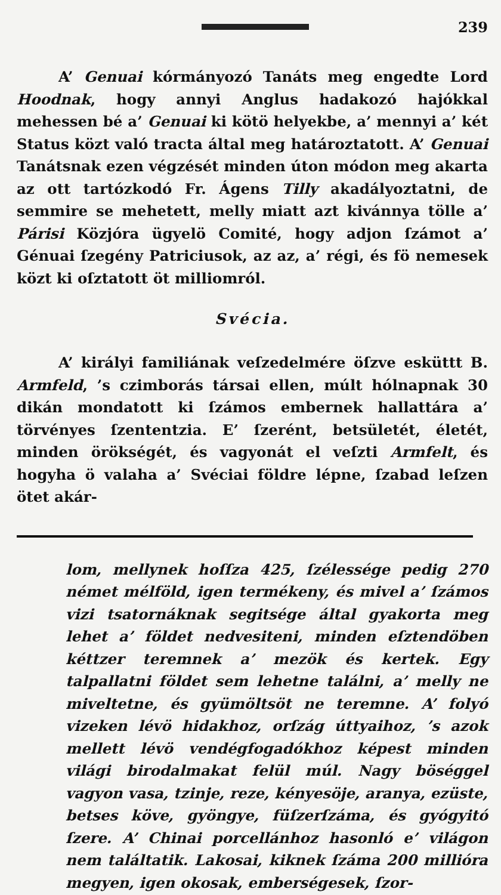239
A’ Genuai kórmányozó Tanáts meg engedte Lord Hoodnak, hogy annyi Anglus hadakozó hajókkal mehessen bé a’ Genuai ki kötö helyekbe, a’ mennyi a’ két Status közt való tracta által meg határoztatott. A’ Genuai Tanátsnak ezen végzését minden úton módon meg akarta az ott tartózkodó Fr. Ágens Tilly akadályoztatni, de semmire se mehetett, melly miatt azt kivánnya tölle a’ Párisi Közjóra ügyelö Comité, hogy adjon ſzámot a’ Génuai ſzegény Patriciusok, az az, a’ régi, és fö nemesek közt ki oſztatott öt milliomról.
Svécia.
A’ királyi familiának veſzedelmére öſzve esküttt B. Armfeld, ’s czimborás társai ellen, múlt hólnapnak 30 dikán mondatott ki ſzámos embernek hallattára a’ törvényes ſzententzia. E’ ſzerént, betsületét, életét, minden örökségét, és vagyonát el veſzti Armfelt, és hogyha ö valaha a’ Svéciai földre lépne, ſzabad leſzen ötet akár-
lom, mellynek hoſſza 425, ſzélessége pedig 270 német mélföld, igen termékeny, és mivel a’ ſzámos vizi tsatornáknak segitsége által gyakorta meg lehet a’ földet nedvesiteni, minden eſztendöben kéttzer teremnek a’ mezök és kertek. Egy talpallatni földet sem lehetne találni, a’ melly ne miveltetne, és gyümöltsöt ne teremne. A’ folyó vizeken lévö hidakhoz, orſzág úttyaihoz, ’s azok mellett lévö vendégfogadókhoz képest minden világi birodalmakat felül múl. Nagy böséggel vagyon vasa, tzinje, reze, kényesöje, aranya, ezüste, betses köve, gyöngye, füſzerſzáma, és gyógyitó ſzere. A’ Chinai porcellánhoz hasonló e’ világon nem találtatik. Lakosai, kiknek ſzáma 200 millióra megyen, igen okosak, emberségesek, ſzor-